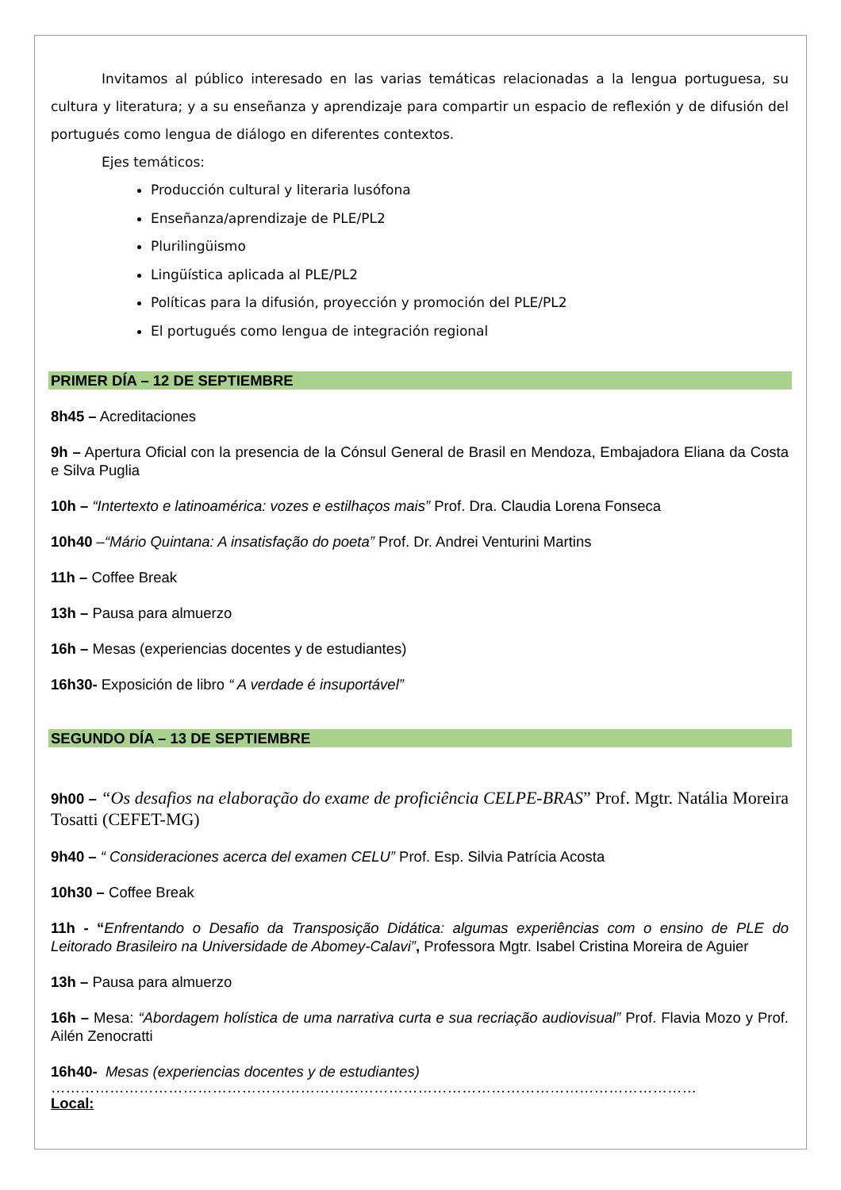Invitamos al público interesado en las varias temáticas relacionadas a la lengua portuguesa, su cultura y literatura; y a su enseñanza y aprendizaje para compartir un espacio de reflexión y de difusión del portugués como lengua de diálogo en diferentes contextos.
Ejes temáticos:
Producción cultural y literaria lusófona
Enseñanza/aprendizaje de PLE/PL2
Plurilingüismo
Lingüística aplicada al PLE/PL2
Políticas para la difusión, proyección y promoción del PLE/PL2
El portugués como lengua de integración regional
PRIMER DÍA – 12 DE SEPTIEMBRE
8h45 – Acreditaciones
9h – Apertura Oficial con la presencia de la Cónsul General de Brasil en Mendoza, Embajadora Eliana da Costa e Silva Puglia
10h – “Intertexto e latinoamérica: vozes e estilhaços mais” Prof. Dra. Claudia Lorena Fonseca
10h40 –“Mário Quintana: A insatisfação do poeta” Prof. Dr. Andrei Venturini Martins
11h – Coffee Break
13h – Pausa para almuerzo
16h – Mesas (experiencias docentes y de estudiantes)
16h30- Exposición de libro “ A verdade é insuportável”
SEGUNDO DÍA – 13 DE SEPTIEMBRE
9h00 – “Os desafios na elaboração do exame de proficiência CELPE-BRAS” Prof. Mgtr. Natália Moreira Tosatti (CEFET-MG)
9h40 – “ Consideraciones acerca del examen CELU” Prof. Esp. Silvia Patrícia Acosta
10h30 – Coffee Break
11h - “Enfrentando o Desafio da Transposição Didática: algumas experiências com o ensino de PLE do Leitorado Brasileiro na Universidade de Abomey-Calavi”, Professora Mgtr. Isabel Cristina Moreira de Aguier
13h – Pausa para almuerzo
16h – Mesa: “Abordagem holística de uma narrativa curta e sua recriação audiovisual” Prof. Flavia Mozo y Prof. Ailén Zenocratti
16h40- Mesas (experiencias docentes y de estudiantes)
……………………………………………………………………………………………………………………
Local: